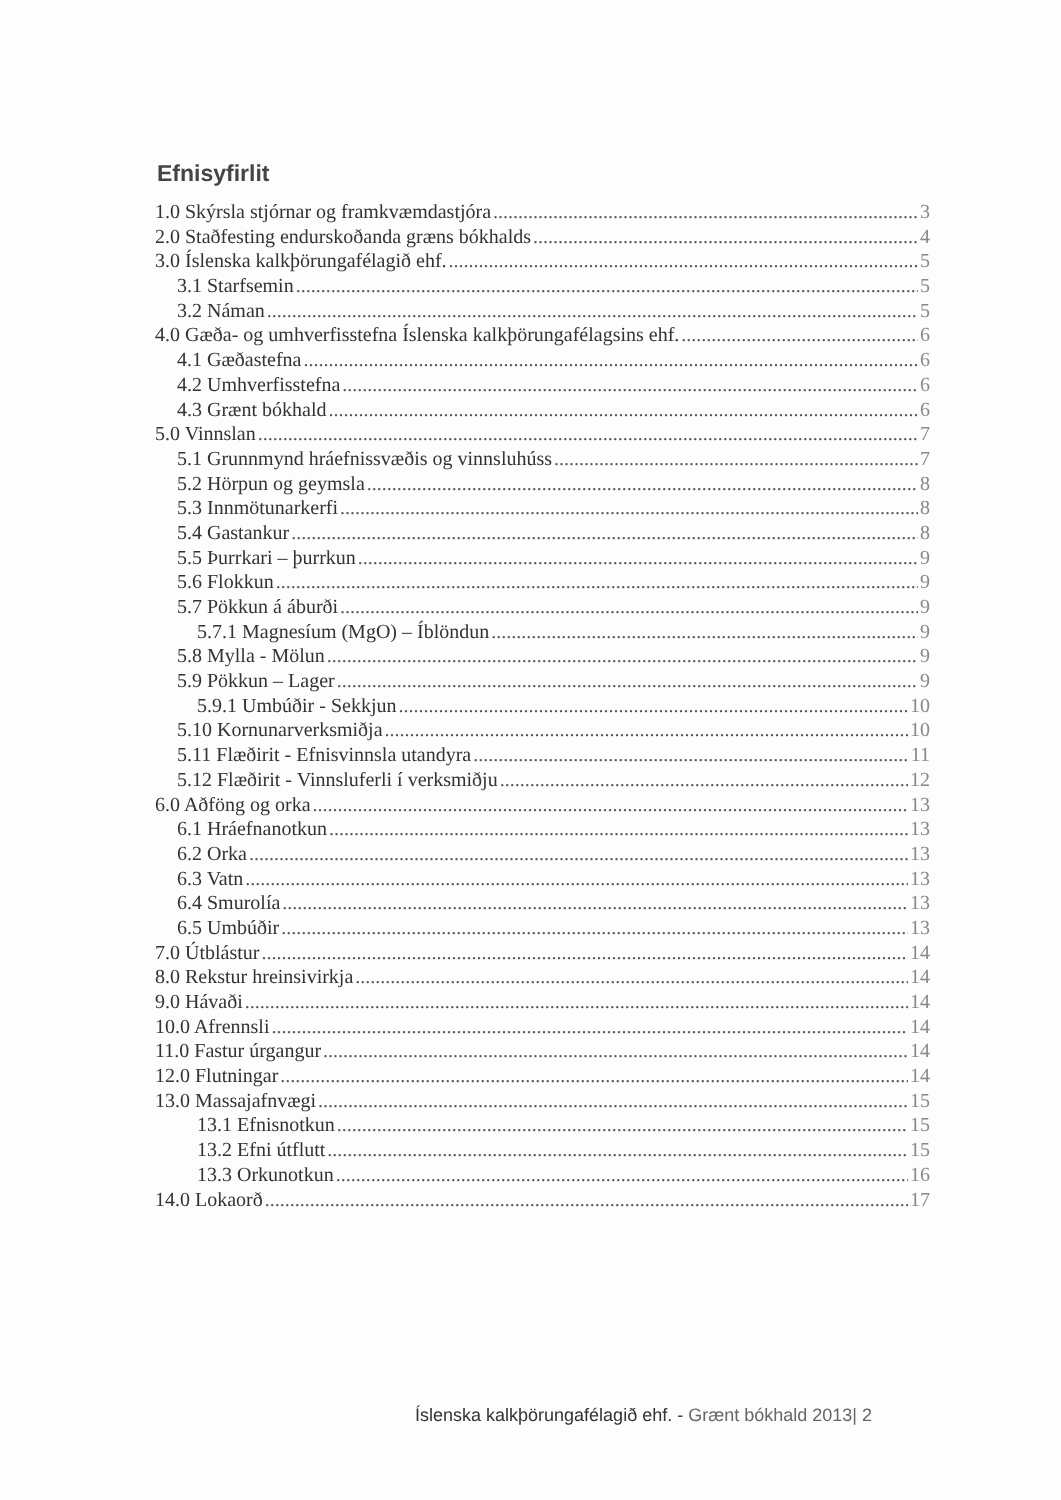Efnisyfirlit
1.0 Skýrsla stjórnar og framkvæmdastjóra 3
2.0 Staðfesting endurskoðanda græns bókhalds 4
3.0 Íslenska kalkþörungafélagið ehf. 5
3.1 Starfsemin 5
3.2 Náman 5
4.0 Gæða- og umhverfisstefna Íslenska kalkþörungafélagsins ehf. 6
4.1 Gæðastefna 6
4.2 Umhverfisstefna 6
4.3 Grænt bókhald 6
5.0 Vinnslan 7
5.1 Grunnmynd hráefnissvæðis og vinnsluhúss 7
5.2 Hörpun og geymsla 8
5.3 Innmötunarkerfi 8
5.4 Gastankur 8
5.5 Þurrkari – þurrkun 9
5.6 Flokkun 9
5.7 Pökkun á áburði 9
5.7.1 Magnesíum (MgO) – Íblöndun 9
5.8 Mylla - Mölun 9
5.9 Pökkun – Lager 9
5.9.1 Umbúðir - Sekkjun 10
5.10 Kornunarverksmiðja 10
5.11 Flæðirit - Efnisvinnsla utandyra 11
5.12 Flæðirit - Vinnsluferli í verksmiðju 12
6.0 Aðföng og orka 13
6.1 Hráefnanotkun 13
6.2 Orka 13
6.3 Vatn 13
6.4 Smurolía 13
6.5 Umbúðir 13
7.0 Útblástur 14
8.0 Rekstur hreinsivirkja 14
9.0 Hávaði 14
10.0 Afrennsli 14
11.0 Fastur úrgangur 14
12.0 Flutningar 14
13.0 Massajafnvægi 15
13.1 Efnisnotkun 15
13.2 Efni útflutt 15
13.3 Orkunotkun 16
14.0 Lokaorð 17
Íslenska kalkþörungafélagið ehf. - Grænt bókhald 2013| 2